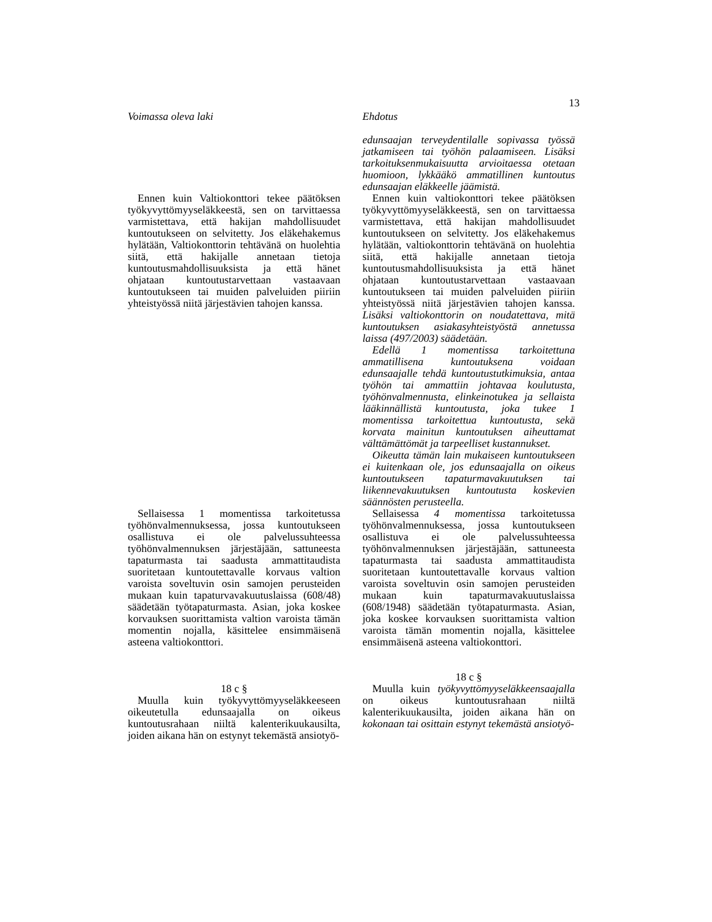13
Voimassa oleva laki Ehdotus
Ennen kuin Valtiokonttori tekee päätöksen työkyvyttömyyseläkkeestä, sen on tarvittaessa varmistettava, että hakijan mahdollisuudet kuntoutukseen on selvitetty. Jos eläkehakemus hylätään, Valtiokonttorin tehtävänä on huolehtia siitä, että hakijalle annetaan tietoja kuntoutusmahdollisuuksista ja että hänet ohjataan kuntoutustarvettaan vastaavaan kuntoutukseen tai muiden palveluiden piiriin yhteistyössä niitä järjestävien tahojen kanssa.
Sellaisessa 1 momentissa tarkoitetussa työhönvalmennuksessa, jossa kuntoutukseen osallistuva ei ole palvelussuhteessa työhönvalmennuksen järjestäjään, sattuneesta tapaturmasta tai saadusta ammattitaudista suoritetaan kuntoutettavalle korvaus valtion varoista soveltuvin osin samojen perusteiden mukaan kuin tapaturvavakuutuslaissa (608/48) säädetään työtapaturmasta. Asian, joka koskee korvauksen suorittamista valtion varoista tämän momentin nojalla, käsittelee ensimmäisenä asteena valtiokonttori.
18 c §
Muulla kuin työkyvyttömyyseläkkeeseen oikeutetulla edunsaajalla on oikeus kuntoutusrahaan niiltä kalenterikuukausilta, joiden aikana hän on estynyt tekemästä ansiotyö-
edunsaajan terveydentilalle sopivassa työssä jatkamiseen tai työhön palaamiseen. Lisäksi tarkoituksenmukaisuutta arvioitaessa otetaan huomioon, lykkääkö ammatillinen kuntoutus edunsaajan eläkkeelle jäämistä.
Ennen kuin valtiokonttori tekee päätöksen työkyvyttömyyseläkkeestä, sen on tarvittaessa varmistettava, että hakijan mahdollisuudet kuntoutukseen on selvitetty. Jos eläkehakemus hylätään, valtiokonttorin tehtävänä on huolehtia siitä, että hakijalle annetaan tietoja kuntoutusmahdollisuuksista ja että hänet ohjataan kuntoutustarvettaan vastaavaan kuntoutukseen tai muiden palveluiden piiriin yhteistyössä niitä järjestävien tahojen kanssa. Lisäksi valtiokonttorin on noudatettava, mitä kuntoutuksen asiakasyhteistyöstä annetussa laissa (497/2003) säädetään.
Edellä 1 momentissa tarkoitettuna ammatillisena kuntoutuksena voidaan edunsaajalle tehdä kuntoutustutkimuksia, antaa työhön tai ammattiin johtavaa koulutusta, työhönvalmennusta, elinkeinotukea ja sellaista lääkinnällistä kuntoutusta, joka tukee 1 momentissa tarkoitettua kuntoutusta, sekä korvata mainitun kuntoutuksen aiheuttamat välttämättömät ja tarpeelliset kustannukset.
Oikeutta tämän lain mukaiseen kuntoutukseen ei kuitenkaan ole, jos edunsaajalla on oikeus kuntoutukseen tapaturmavakuutuksen tai liikennevakuutuksen kuntoutusta koskevien säännösten perusteella.
Sellaisessa 4 momentissa tarkoitetussa työhönvalmennuksessa, jossa kuntoutukseen osallistuva ei ole palvelussuhteessa työhönvalmennuksen järjestäjään, sattuneesta tapaturmasta tai saadusta ammattitaudista suoritetaan kuntoutettavalle korvaus valtion varoista soveltuvin osin samojen perusteiden mukaan kuin tapaturmavakuutuslaissa (608/1948) säädetään työtapaturmasta. Asian, joka koskee korvauksen suorittamista valtion varoista tämän momentin nojalla, käsittelee ensimmäisenä asteena valtiokonttori.
18 c §
Muulla kuin työkyvyttömyyseläkkeensaajalla on oikeus kuntoutusrahaan niiltä kalenterikuukausilta, joiden aikana hän on kokonaan tai osittain estynyt tekemästä ansiotyö-